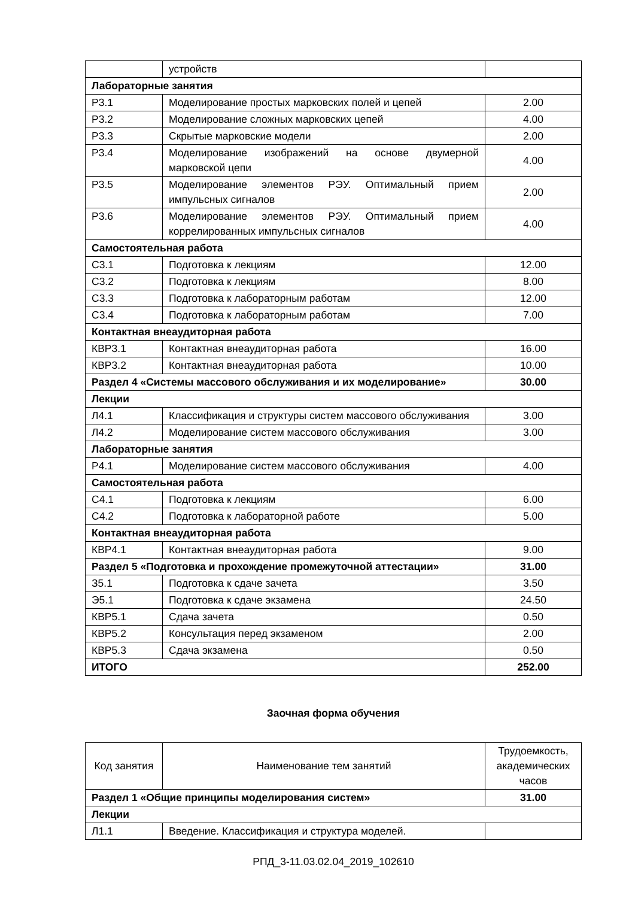| | устройств | |
| Лабораторные занятия | | |
| Р3.1 | Моделирование простых марковских полей и цепей | 2.00 |
| Р3.2 | Моделирование сложных марковских цепей | 4.00 |
| Р3.3 | Скрытые марковские модели | 2.00 |
| Р3.4 | Моделирование изображений на основе двумерной марковской цепи | 4.00 |
| Р3.5 | Моделирование элементов РЭУ. Оптимальный прием импульсных сигналов | 2.00 |
| Р3.6 | Моделирование элементов РЭУ. Оптимальный прием коррелированных импульсных сигналов | 4.00 |
| Самостоятельная работа | | |
| С3.1 | Подготовка к лекциям | 12.00 |
| С3.2 | Подготовка к лекциям | 8.00 |
| С3.3 | Подготовка к лабораторным работам | 12.00 |
| С3.4 | Подготовка к лабораторным работам | 7.00 |
| Контактная внеаудиторная работа | | |
| КВР3.1 | Контактная внеаудиторная работа | 16.00 |
| КВР3.2 | Контактная внеаудиторная работа | 10.00 |
| Раздел 4 «Системы массового обслуживания и их моделирование» | | 30.00 |
| Лекции | | |
| Л4.1 | Классификация и структуры систем массового обслуживания | 3.00 |
| Л4.2 | Моделирование систем массового обслуживания | 3.00 |
| Лабораторные занятия | | |
| Р4.1 | Моделирование систем массового обслуживания | 4.00 |
| Самостоятельная работа | | |
| С4.1 | Подготовка к лекциям | 6.00 |
| С4.2 | Подготовка к лабораторной работе | 5.00 |
| Контактная внеаудиторная работа | | |
| КВР4.1 | Контактная внеаудиторная работа | 9.00 |
| Раздел 5 «Подготовка и прохождение промежуточной аттестации» | | 31.00 |
| З5.1 | Подготовка к сдаче зачета | 3.50 |
| Э5.1 | Подготовка к сдаче экзамена | 24.50 |
| КВР5.1 | Сдача зачета | 0.50 |
| КВР5.2 | Консультация перед экзаменом | 2.00 |
| КВР5.3 | Сдача экзамена | 0.50 |
| ИТОГО | | 252.00 |
Заочная форма обучения
| Код занятия | Наименование тем занятий | Трудоемкость, академических часов |
| --- | --- | --- |
| Раздел 1 «Общие принципы моделирования систем» | | 31.00 |
| Лекции | | |
| Л1.1 | Введение. Классификация и структура моделей. | |
РПД_3-11.03.02.04_2019_102610